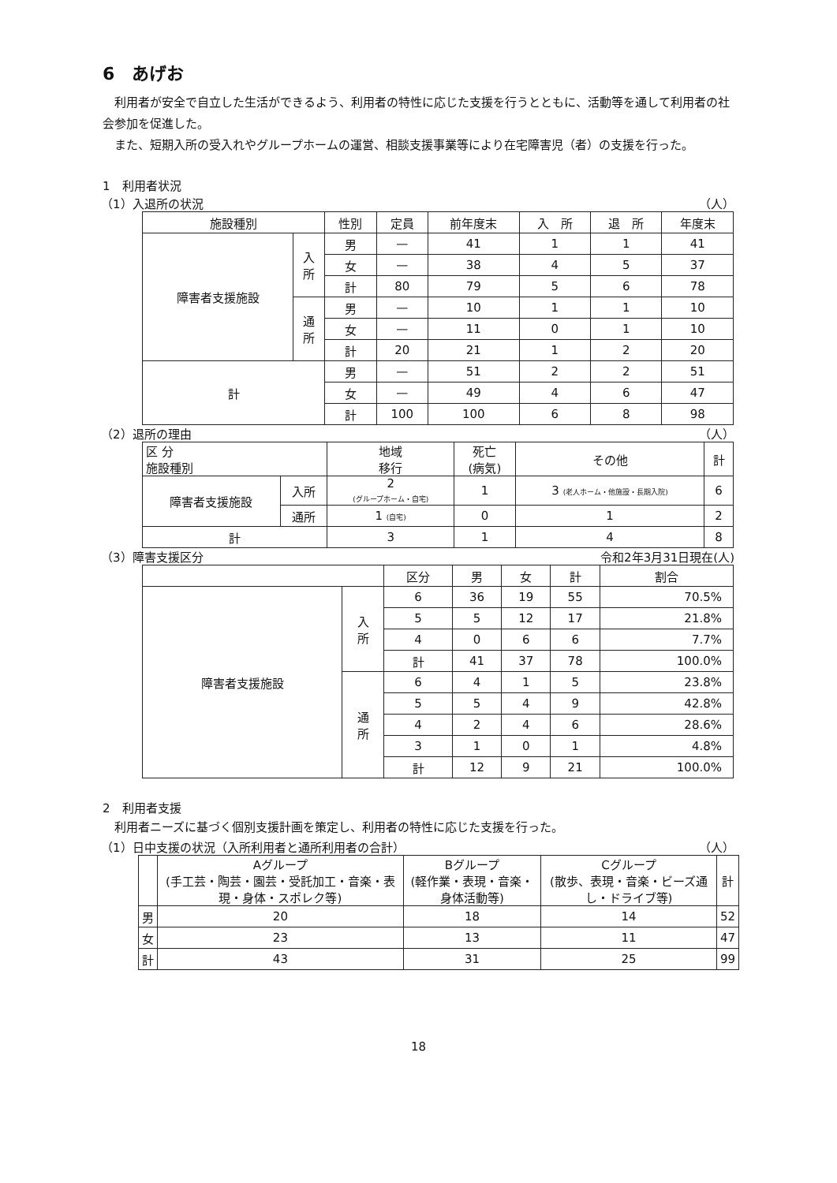6　あげお
利用者が安全で自立した生活ができるよう、利用者の特性に応じた支援を行うとともに、活動等を通して利用者の社会参加を促進した。
また、短期入所の受入れやグループホームの運営、相談支援事業等により在宅障害児（者）の支援を行った。
1　利用者状況
（1）入退所の状況 （人）
| 施設種別 | | 性別 | 定員 | 前年度末 | 入 所 | 退 所 | 年度末 |
| --- | --- | --- | --- | --- | --- | --- | --- |
| 障害者支援施設 | 入 所 | 男 | — | 41 | 1 | 1 | 41 |
| | | 女 | — | 38 | 4 | 5 | 37 |
| | | 計 | 80 | 79 | 5 | 6 | 78 |
| | 通 所 | 男 | — | 10 | 1 | 1 | 10 |
| | | 女 | — | 11 | 0 | 1 | 10 |
| | | 計 | 20 | 21 | 1 | 2 | 20 |
| 計 | | 男 | — | 51 | 2 | 2 | 51 |
| | | 女 | — | 49 | 4 | 6 | 47 |
| | | 計 | 100 | 100 | 6 | 8 | 98 |
（2）退所の理由 （人）
| 区 分 施設種別 | | 地域 移行 | 死亡 (病気) | その他 | 計 |
| --- | --- | --- | --- | --- | --- |
| 障害者支援施設 | 入所 | 2 (グループホーム・自宅) | 1 | 3 (老人ホーム・他施設・長期入院) | 6 |
| | 通所 | 1 (自宅) | 0 | 1 | 2 |
| 計 | | 3 | 1 | 4 | 8 |
（3）障害支援区分 令和2年3月31日現在(人)
| | | 区分 | 男 | 女 | 計 | 割合 |
| --- | --- | --- | --- | --- | --- | --- |
| 障害者支援施設 | 入 所 | 6 | 36 | 19 | 55 | 70.5% |
| | | 5 | 5 | 12 | 17 | 21.8% |
| | | 4 | 0 | 6 | 6 | 7.7% |
| | | 計 | 41 | 37 | 78 | 100.0% |
| | 通 所 | 6 | 4 | 1 | 5 | 23.8% |
| | | 5 | 5 | 4 | 9 | 42.8% |
| | | 4 | 2 | 4 | 6 | 28.6% |
| | | 3 | 1 | 0 | 1 | 4.8% |
| | | 計 | 12 | 9 | 21 | 100.0% |
2　利用者支援
利用者ニーズに基づく個別支援計画を策定し、利用者の特性に応じた支援を行った。
（1）日中支援の状況（入所利用者と通所利用者の合計） （人）
| | Aグループ (手工芸・陶芸・園芸・受託加工・音楽・表現・身体・スポレク等) | Bグループ (軽作業・表現・音楽・身体活動等) | Cグループ (散歩、表現・音楽・ビーズ通し・ドライブ等) | 計 |
| --- | --- | --- | --- | --- |
| 男 | 20 | 18 | 14 | 52 |
| 女 | 23 | 13 | 11 | 47 |
| 計 | 43 | 31 | 25 | 99 |
18